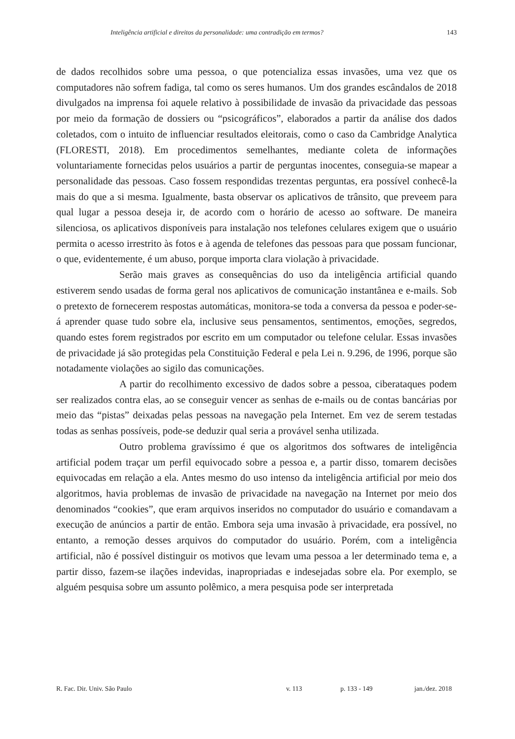Inteligência artificial e direitos da personalidade: uma contradição em termos? 143
de dados recolhidos sobre uma pessoa, o que potencializa essas invasões, uma vez que os computadores não sofrem fadiga, tal como os seres humanos. Um dos grandes escândalos de 2018 divulgados na imprensa foi aquele relativo à possibilidade de invasão da privacidade das pessoas por meio da formação de dossiers ou “psicográficos”, elaborados a partir da análise dos dados coletados, com o intuito de influenciar resultados eleitorais, como o caso da Cambridge Analytica (FLORESTI, 2018). Em procedimentos semelhantes, mediante coleta de informações voluntariamente fornecidas pelos usuários a partir de perguntas inocentes, conseguia-se mapear a personalidade das pessoas. Caso fossem respondidas trezentas perguntas, era possível conhecê-la mais do que a si mesma. Igualmente, basta observar os aplicativos de trânsito, que preveem para qual lugar a pessoa deseja ir, de acordo com o horário de acesso ao software. De maneira silenciosa, os aplicativos disponíveis para instalação nos telefones celulares exigem que o usuário permita o acesso irrestrito às fotos e à agenda de telefones das pessoas para que possam funcionar, o que, evidentemente, é um abuso, porque importa clara violação à privacidade.
Serão mais graves as consequências do uso da inteligência artificial quando estiverem sendo usadas de forma geral nos aplicativos de comunicação instantânea e e-mails. Sob o pretexto de fornecerem respostas automáticas, monitora-se toda a conversa da pessoa e poder-se-á aprender quase tudo sobre ela, inclusive seus pensamentos, sentimentos, emoções, segredos, quando estes forem registrados por escrito em um computador ou telefone celular. Essas invasões de privacidade já são protegidas pela Constituição Federal e pela Lei n. 9.296, de 1996, porque são notadamente violações ao sigilo das comunicações.
A partir do recolhimento excessivo de dados sobre a pessoa, ciberataques podem ser realizados contra elas, ao se conseguir vencer as senhas de e-mails ou de contas bancárias por meio das “pistas” deixadas pelas pessoas na navegação pela Internet. Em vez de serem testadas todas as senhas possíveis, pode-se deduzir qual seria a provável senha utilizada.
Outro problema gravíssimo é que os algoritmos dos softwares de inteligência artificial podem traçar um perfil equivocado sobre a pessoa e, a partir disso, tomarem decisões equivocadas em relação a ela. Antes mesmo do uso intenso da inteligência artificial por meio dos algoritmos, havia problemas de invasão de privacidade na navegação na Internet por meio dos denominados “cookies”, que eram arquivos inseridos no computador do usuário e comandavam a execução de anúncios a partir de então. Embora seja uma invasão à privacidade, era possível, no entanto, a remoção desses arquivos do computador do usuário. Porém, com a inteligência artificial, não é possível distinguir os motivos que levam uma pessoa a ler determinado tema e, a partir disso, fazem-se ilações indevidas, inapropriadas e indesejadas sobre ela. Por exemplo, se alguém pesquisa sobre um assunto polêmico, a mera pesquisa pode ser interpretada
R. Fac. Dir. Univ. São Paulo v. 113 p. 133 - 149 jan./dez. 2018